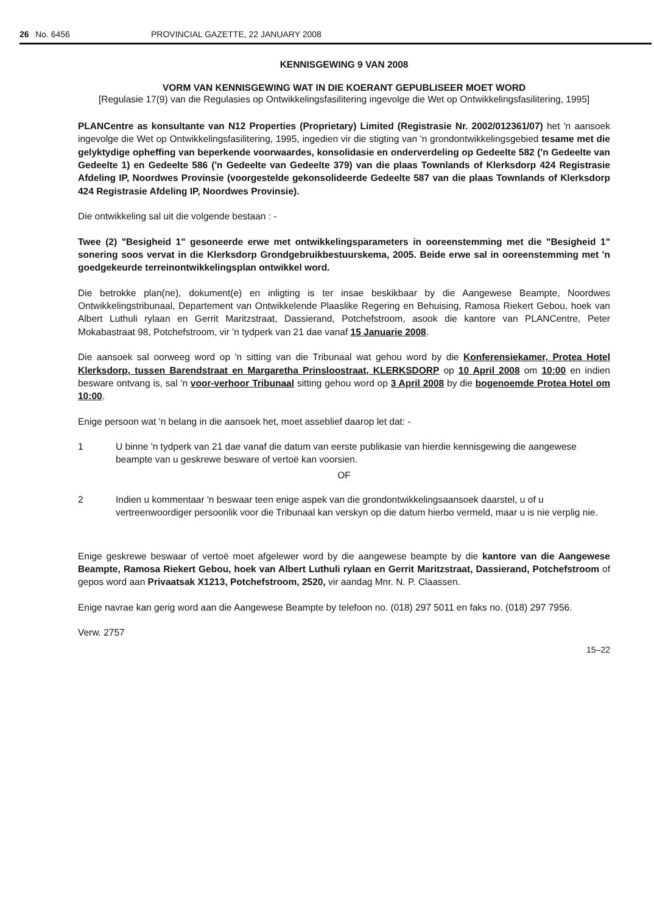26 No. 6456 PROVINCIAL GAZETTE, 22 JANUARY 2008
KENNISGEWING 9 VAN 2008
VORM VAN KENNISGEWING WAT IN DIE KOERANT GEPUBLISEER MOET WORD
[Regulasie 17(9) van die Regulasies op Ontwikkelingsfasilitering ingevolge die Wet op Ontwikkelingsfasilitering, 1995]
PLANCentre as konsultante van N12 Properties (Proprietary) Limited (Registrasie Nr. 2002/012361/07) het 'n aansoek ingevolge die Wet op Ontwikkelingsfasilitering, 1995, ingedien vir die stigting van 'n grondontwikkelingsgebied tesame met die gelyktydige opheffing van beperkende voorwaardes, konsolidasie en onderverdeling op Gedeelte 582 ('n Gedeelte van Gedeelte 1) en Gedeelte 586 ('n Gedeelte van Gedeelte 379) van die plaas Townlands of Klerksdorp 424 Registrasie Afdeling IP, Noordwes Provinsie (voorgestelde gekonsolideerde Gedeelte 587 van die plaas Townlands of Klerksdorp 424 Registrasie Afdeling IP, Noordwes Provinsie).
Die ontwikkeling sal uit die volgende bestaan : -
Twee (2) "Besigheid 1" gesoneerde erwe met ontwikkelingsparameters in ooreenstemming met die "Besigheid 1" sonering soos vervat in die Klerksdorp Grondgebruikbestuurskema, 2005. Beide erwe sal in ooreenstemming met 'n goedgekeurde terreinontwikkelingsplan ontwikkel word.
Die betrokke plan(ne), dokument(e) en inligting is ter insae beskikbaar by die Aangewese Beampte, Noordwes Ontwikkelingstribunaal, Departement van Ontwikkelende Plaaslike Regering en Behuising, Ramosa Riekert Gebou, hoek van Albert Luthuli rylaan en Gerrit Maritzstraat, Dassierand, Potchefstroom, asook die kantore van PLANCentre, Peter Mokabastraat 98, Potchefstroom, vir 'n tydperk van 21 dae vanaf 15 Januarie 2008.
Die aansoek sal oorweeg word op 'n sitting van die Tribunaal wat gehou word by die Konferensiekamer, Protea Hotel Klerksdorp, tussen Barendstraat en Margaretha Prinsloostraat, KLERKSDORP op 10 April 2008 om 10:00 en indien besware ontvang is, sal 'n voor-verhoor Tribunaal sitting gehou word op 3 April 2008 by die bogenoemde Protea Hotel om 10:00.
Enige persoon wat 'n belang in die aansoek het, moet asseblief daarop let dat: -
1 U binne 'n tydperk van 21 dae vanaf die datum van eerste publikasie van hierdie kennisgewing die aangewese beampte van u geskrewe besware of vertoë kan voorsien.
OF
2 Indien u kommentaar 'n beswaar teen enige aspek van die grondontwikkelingsaansoek daarstel, u of u vertreenwoordiger persoonlik voor die Tribunaal kan verskyn op die datum hierbo vermeld, maar u is nie verplig nie.
Enige geskrewe beswaar of vertoë moet afgelewer word by die aangewese beampte by die kantore van die Aangewese Beampte, Ramosa Riekert Gebou, hoek van Albert Luthuli rylaan en Gerrit Maritzstraat, Dassierand, Potchefstroom of gepos word aan Privaatsak X1213, Potchefstroom, 2520, vir aandag Mnr. N. P. Claassen.
Enige navrae kan gerig word aan die Aangewese Beampte by telefoon no. (018) 297 5011 en faks no. (018) 297 7956.
Verw. 2757
15–22